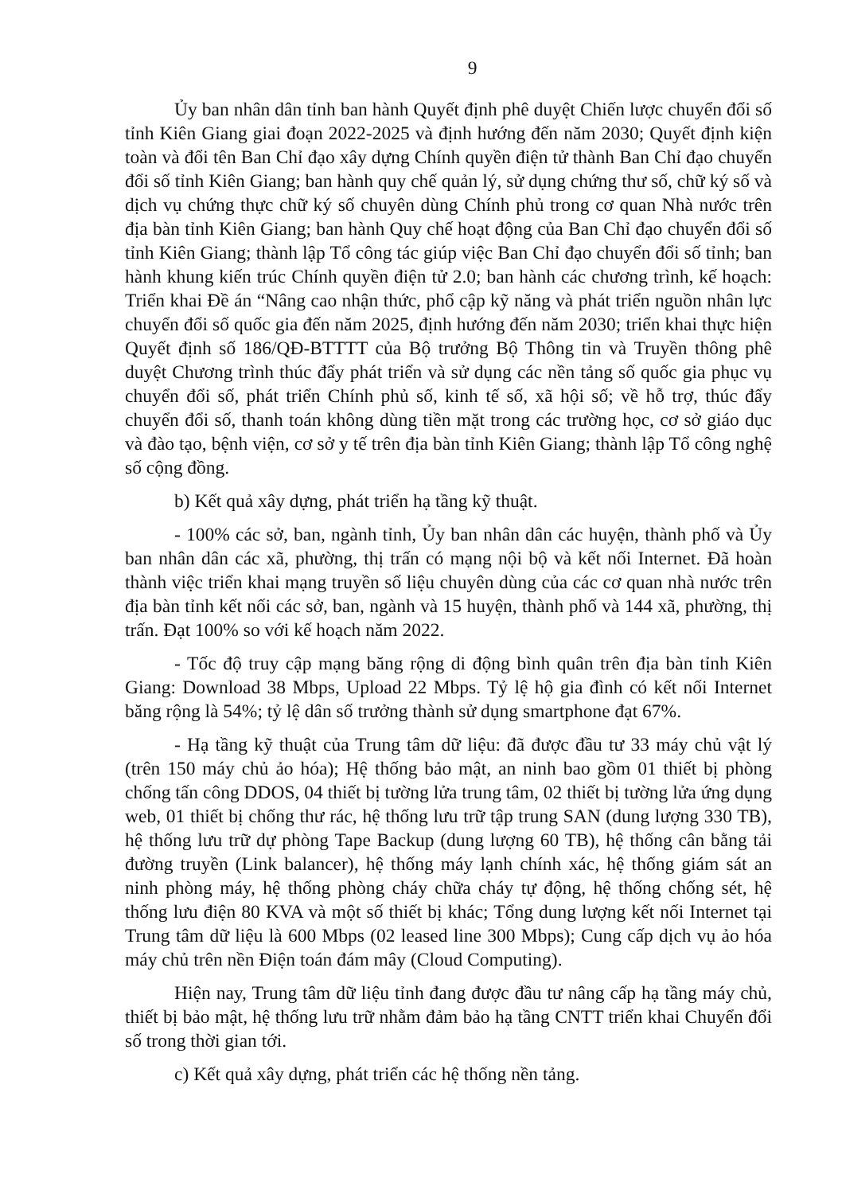9
Ủy ban nhân dân tỉnh ban hành Quyết định phê duyệt Chiến lược chuyển đổi số tỉnh Kiên Giang giai đoạn 2022-2025 và định hướng đến năm 2030; Quyết định kiện toàn và đổi tên Ban Chỉ đạo xây dựng Chính quyền điện tử thành Ban Chỉ đạo chuyển đổi số tỉnh Kiên Giang; ban hành quy chế quản lý, sử dụng chứng thư số, chữ ký số và dịch vụ chứng thực chữ ký số chuyên dùng Chính phủ trong cơ quan Nhà nước trên địa bàn tỉnh Kiên Giang; ban hành Quy chế hoạt động của Ban Chỉ đạo chuyển đổi số tỉnh Kiên Giang; thành lập Tổ công tác giúp việc Ban Chỉ đạo chuyển đổi số tỉnh; ban hành khung kiến trúc Chính quyền điện tử 2.0; ban hành các chương trình, kế hoạch: Triển khai Đề án “Nâng cao nhận thức, phổ cập kỹ năng và phát triển nguồn nhân lực chuyển đổi số quốc gia đến năm 2025, định hướng đến năm 2030; triển khai thực hiện Quyết định số 186/QĐ-BTTTT của Bộ trưởng Bộ Thông tin và Truyền thông phê duyệt Chương trình thúc đẩy phát triển và sử dụng các nền tảng số quốc gia phục vụ chuyển đổi số, phát triển Chính phủ số, kinh tế số, xã hội số; về hỗ trợ, thúc đẩy chuyển đổi số, thanh toán không dùng tiền mặt trong các trường học, cơ sở giáo dục và đào tạo, bệnh viện, cơ sở y tế trên địa bàn tỉnh Kiên Giang; thành lập Tổ công nghệ số cộng đồng.
b) Kết quả xây dựng, phát triển hạ tầng kỹ thuật.
- 100% các sở, ban, ngành tỉnh, Ủy ban nhân dân các huyện, thành phố và Ủy ban nhân dân các xã, phường, thị trấn có mạng nội bộ và kết nối Internet. Đã hoàn thành việc triển khai mạng truyền số liệu chuyên dùng của các cơ quan nhà nước trên địa bàn tỉnh kết nối các sở, ban, ngành và 15 huyện, thành phố và 144 xã, phường, thị trấn. Đạt 100% so với kế hoạch năm 2022.
- Tốc độ truy cập mạng băng rộng di động bình quân trên địa bàn tỉnh Kiên Giang: Download 38 Mbps, Upload 22 Mbps. Tỷ lệ hộ gia đình có kết nối Internet băng rộng là 54%; tỷ lệ dân số trưởng thành sử dụng smartphone đạt 67%.
- Hạ tầng kỹ thuật của Trung tâm dữ liệu: đã được đầu tư 33 máy chủ vật lý (trên 150 máy chủ ảo hóa); Hệ thống bảo mật, an ninh bao gồm 01 thiết bị phòng chống tấn công DDOS, 04 thiết bị tường lửa trung tâm, 02 thiết bị tường lửa ứng dụng web, 01 thiết bị chống thư rác, hệ thống lưu trữ tập trung SAN (dung lượng 330 TB), hệ thống lưu trữ dự phòng Tape Backup (dung lượng 60 TB), hệ thống cân bằng tải đường truyền (Link balancer), hệ thống máy lạnh chính xác, hệ thống giám sát an ninh phòng máy, hệ thống phòng cháy chữa cháy tự động, hệ thống chống sét, hệ thống lưu điện 80 KVA và một số thiết bị khác; Tổng dung lượng kết nối Internet tại Trung tâm dữ liệu là 600 Mbps (02 leased line 300 Mbps); Cung cấp dịch vụ ảo hóa máy chủ trên nền Điện toán đám mây (Cloud Computing).
Hiện nay, Trung tâm dữ liệu tỉnh đang được đầu tư nâng cấp hạ tầng máy chủ, thiết bị bảo mật, hệ thống lưu trữ nhằm đảm bảo hạ tầng CNTT triển khai Chuyển đổi số trong thời gian tới.
c) Kết quả xây dựng, phát triển các hệ thống nền tảng.